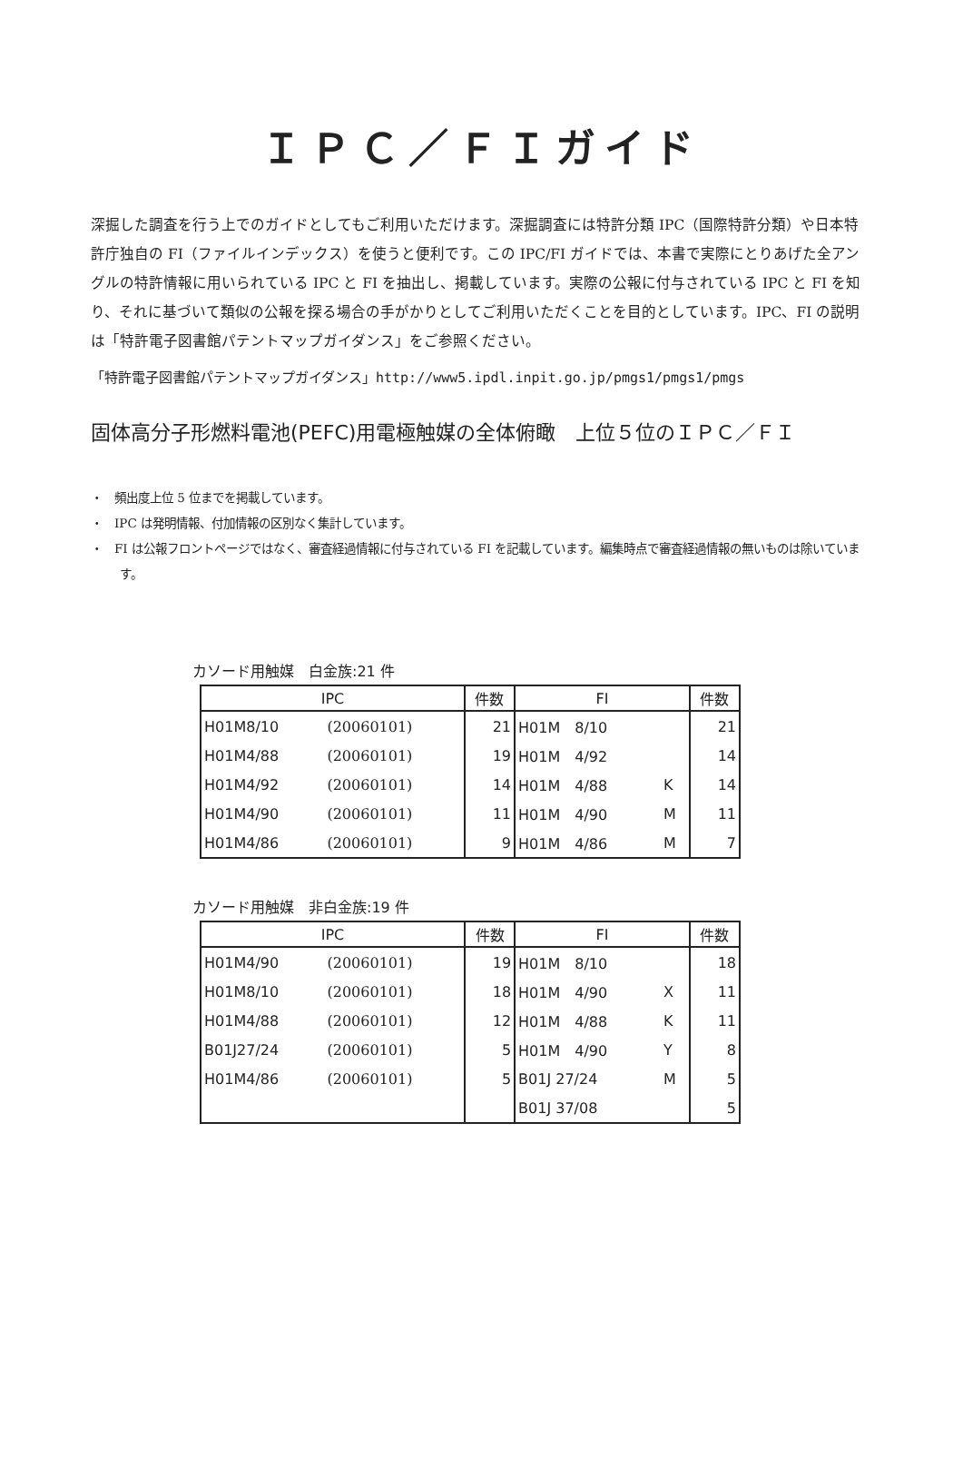ＩＰＣ／ＦＩガイド
深掘した調査を行う上でのガイドとしてもご利用いただけます。深掘調査には特許分類 IPC（国際特許分類）や日本特許庁独自の FI（ファイルインデックス）を使うと便利です。この IPC/FI ガイドでは、本書で実際にとりあげた全アングルの特許情報に用いられている IPC と FI を抽出し、掲載しています。実際の公報に付与されている IPC と FI を知り、それに基づいて類似の公報を探る場合の手がかりとしてご利用いただくことを目的としています。IPC、FI の説明は「特許電子図書館パテントマップガイダンス」をご参照ください。
「特許電子図書館パテントマップガイダンス」http://www5.ipdl.inpit.go.jp/pmgs1/pmgs1/pmgs
固体高分子形燃料電池(PEFC)用電極触媒の全体俯瞰　上位５位のＩＰＣ／ＦＩ
・　頻出度上位 5 位までを掲載しています。
・　IPC は発明情報、付加情報の区別なく集計しています。
・　FI は公報フロントページではなく、審査経過情報に付与されている FI を記載しています。編集時点で審査経過情報の無いものは除いています。
カソード用触媒　白金族:21 件
| IPC | | 件数 | FI | | 件数 |
| --- | --- | --- | --- | --- | --- |
| H01M8/10 | (20060101) | 21 | H01M 8/10 | | 21 |
| H01M4/88 | (20060101) | 19 | H01M 4/92 | | 14 |
| H01M4/92 | (20060101) | 14 | H01M 4/88 | K | 14 |
| H01M4/90 | (20060101) | 11 | H01M 4/90 | M | 11 |
| H01M4/86 | (20060101) | 9 | H01M 4/86 | M | 7 |
カソード用触媒　非白金族:19 件
| IPC | | 件数 | FI | | 件数 |
| --- | --- | --- | --- | --- | --- |
| H01M4/90 | (20060101) | 19 | H01M 8/10 | | 18 |
| H01M8/10 | (20060101) | 18 | H01M 4/90 | X | 11 |
| H01M4/88 | (20060101) | 12 | H01M 4/88 | K | 11 |
| B01J27/24 | (20060101) | 5 | H01M 4/90 | Y | 8 |
| H01M4/86 | (20060101) | 5 | B01J 27/24 | M | 5 |
| | | | B01J 37/08 | | 5 |